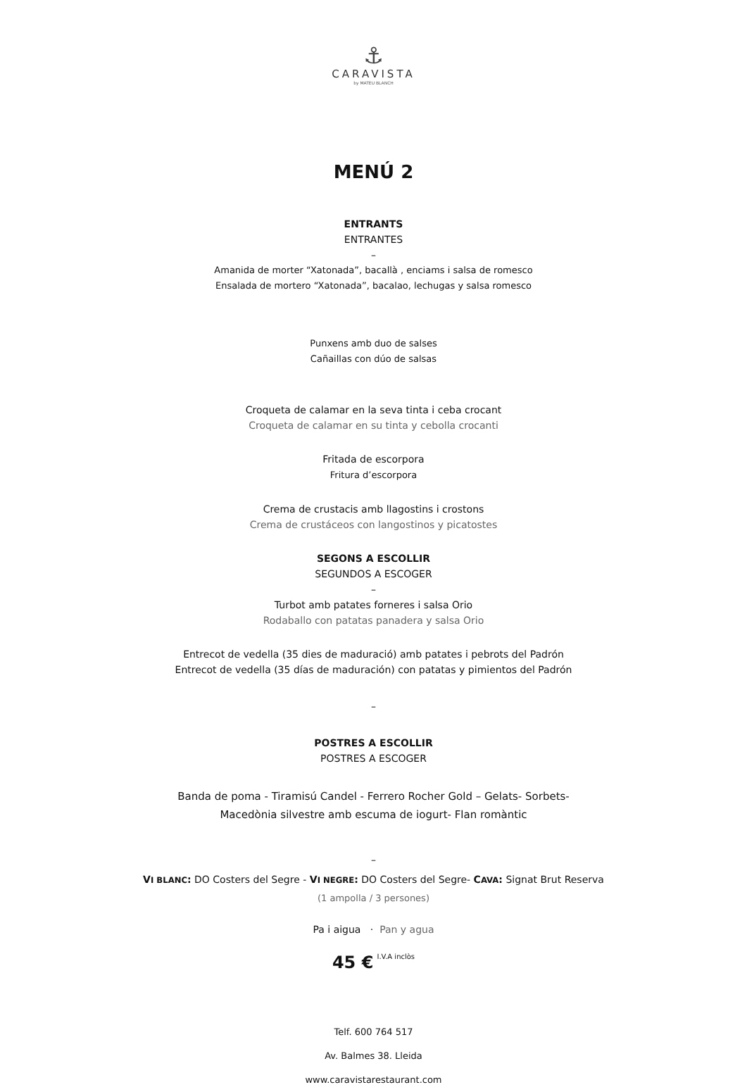⚓
CARAVISTA
by MATEU BLANCH
MENÚ 2
ENTRANTS
ENTRANTES
–
Amanida de morter “Xatonada”, bacallà , enciams i salsa de romesco
Ensalada de mortero “Xatonada”, bacalao, lechugas y salsa romesco
Punxens amb duo de salses
Cañaillas con dúo de salsas
Croqueta de calamar en la seva tinta i ceba crocant
Croqueta de calamar en su tinta y cebolla crocanti
Fritada de escorpora
Fritura d’escorpora
Crema de crustacis amb llagostins i crostons
Crema de crustáceos con langostinos y picatostes
SEGONS A ESCOLLIR
SEGUNDOS A ESCOGER
–
Turbot amb patates forneres i salsa Orio
Rodaballo con patatas panadera y salsa Orio
Entrecot de vedella (35 dies de maduració) amb patates i pebrots del Padrón
Entrecot de vedella (35 días de maduración) con patatas y pimientos del Padrón
–
POSTRES A ESCOLLIR
POSTRES A ESCOGER
Banda de poma - Tiramisú Candel - Ferrero Rocher Gold – Gelats- Sorbets-
Macedònia silvestre amb escuma de iogurt- Flan romàntic
–
VI BLANC: DO Costers del Segre - VI NEGRE: DO Costers del Segre- CAVA: Signat Brut Reserva
(1 ampolla / 3 persones)
Pa i aigua · Pan y agua
45 € I.V.A inclòs
Telf. 600 764 517
Av. Balmes 38. Lleida
www.caravistarestaurant.com